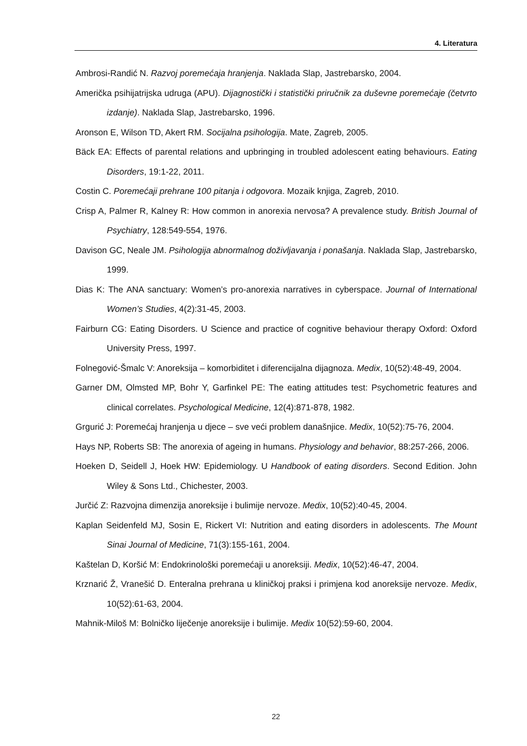4. Literatura
Ambrosi-Randić N. Razvoj poremećaja hranjenja. Naklada Slap, Jastrebarsko, 2004.
Američka psihijatrijska udruga (APU). Dijagnostički i statistički priručnik za duševne poremećaje (četvrto izdanje). Naklada Slap, Jastrebarsko, 1996.
Aronson E, Wilson TD, Akert RM. Socijalna psihologija. Mate, Zagreb, 2005.
Bäck EA: Effects of parental relations and upbringing in troubled adolescent eating behaviours. Eating Disorders, 19:1-22, 2011.
Costin C. Poremećaji prehrane 100 pitanja i odgovora. Mozaik knjiga, Zagreb, 2010.
Crisp A, Palmer R, Kalney R: How common in anorexia nervosa? A prevalence study. British Journal of Psychiatry, 128:549-554, 1976.
Davison GC, Neale JM. Psihologija abnormalnog doživljavanja i ponašanja. Naklada Slap, Jastrebarsko, 1999.
Dias K: The ANA sanctuary: Women’s pro-anorexia narratives in cyberspace. Journal of International Women’s Studies, 4(2):31-45, 2003.
Fairburn CG: Eating Disorders. U Science and practice of cognitive behaviour therapy Oxford: Oxford University Press, 1997.
Folnegović-Šmalc V: Anoreksija – komorbiditet i diferencijalna dijagnoza. Medix, 10(52):48-49, 2004.
Garner DM, Olmsted MP, Bohr Y, Garfinkel PE: The eating attitudes test: Psychometric features and clinical correlates. Psychological Medicine, 12(4):871-878, 1982.
Grgurić J: Poremećaj hranjenja u djece – sve veći problem današnjice. Medix, 10(52):75-76, 2004.
Hays NP, Roberts SB: The anorexia of ageing in humans. Physiology and behavior, 88:257-266, 2006.
Hoeken D, Seidell J, Hoek HW: Epidemiology. U Handbook of eating disorders. Second Edition. John Wiley & Sons Ltd., Chichester, 2003.
Jurčić Z: Razvojna dimenzija anoreksije i bulimije nervoze. Medix, 10(52):40-45, 2004.
Kaplan Seidenfeld MJ, Sosin E, Rickert VI: Nutrition and eating disorders in adolescents. The Mount Sinai Journal of Medicine, 71(3):155-161, 2004.
Kaštelan D, Koršić M: Endokrinološki poremećaji u anoreksiji. Medix, 10(52):46-47, 2004.
Krznarić Ž, Vranešić D. Enteralna prehrana u kliničkoj praksi i primjena kod anoreksije nervoze. Medix, 10(52):61-63, 2004.
Mahnik-Miloš M: Bolničko liječenje anoreksije i bulimije. Medix 10(52):59-60, 2004.
22